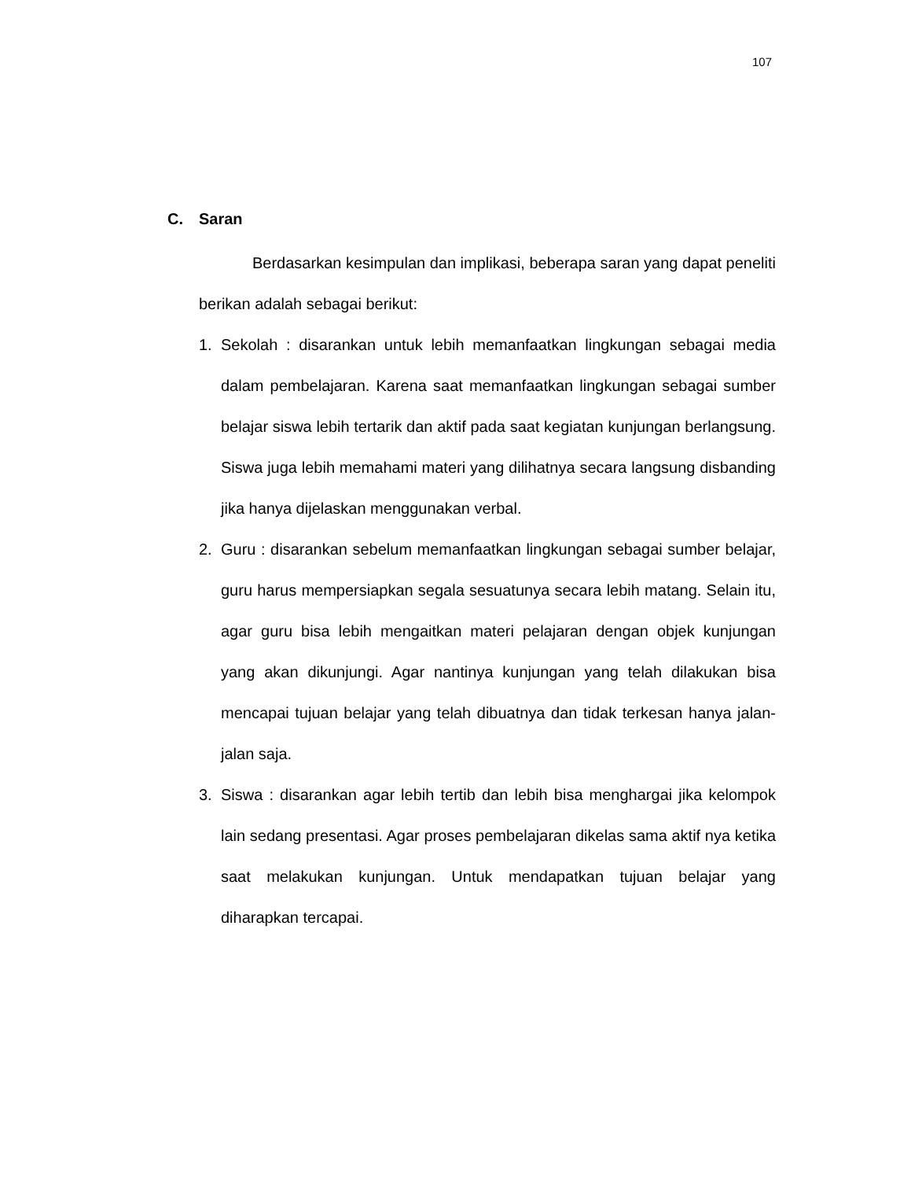107
C. Saran
Berdasarkan kesimpulan dan implikasi, beberapa saran yang dapat peneliti berikan adalah sebagai berikut:
1. Sekolah : disarankan untuk lebih memanfaatkan lingkungan sebagai media dalam pembelajaran. Karena saat memanfaatkan lingkungan sebagai sumber belajar siswa lebih tertarik dan aktif pada saat kegiatan kunjungan berlangsung. Siswa juga lebih memahami materi yang dilihatnya secara langsung disbanding jika hanya dijelaskan menggunakan verbal.
2. Guru : disarankan sebelum memanfaatkan lingkungan sebagai sumber belajar, guru harus mempersiapkan segala sesuatunya secara lebih matang. Selain itu, agar guru bisa lebih mengaitkan materi pelajaran dengan objek kunjungan yang akan dikunjungi. Agar nantinya kunjungan yang telah dilakukan bisa mencapai tujuan belajar yang telah dibuatnya dan tidak terkesan hanya jalan-jalan saja.
3. Siswa : disarankan agar lebih tertib dan lebih bisa menghargai jika kelompok lain sedang presentasi. Agar proses pembelajaran dikelas sama aktif nya ketika saat melakukan kunjungan. Untuk mendapatkan tujuan belajar yang diharapkan tercapai.